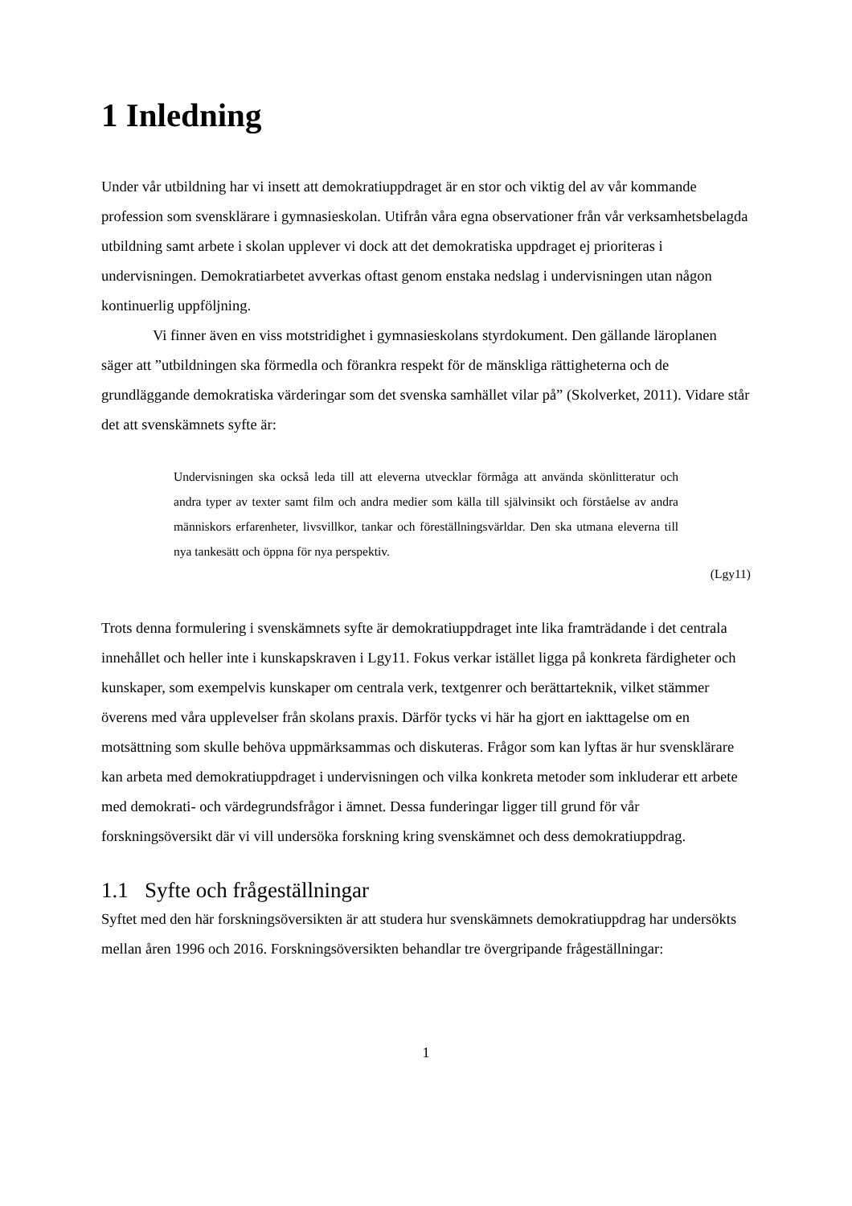1 Inledning
Under vår utbildning har vi insett att demokratiuppdraget är en stor och viktig del av vår kommande profession som svensklärare i gymnasieskolan. Utifrån våra egna observationer från vår verksamhetsbelagda utbildning samt arbete i skolan upplever vi dock att det demokratiska uppdraget ej prioriteras i undervisningen. Demokratiarbetet avverkas oftast genom enstaka nedslag i undervisningen utan någon kontinuerlig uppföljning.
Vi finner även en viss motstridighet i gymnasieskolans styrdokument. Den gällande läroplanen säger att ”utbildningen ska förmedla och förankra respekt för de mänskliga rättigheterna och de grundläggande demokratiska värderingar som det svenska samhället vilar på” (Skolverket, 2011). Vidare står det att svenskämnets syfte är:
Undervisningen ska också leda till att eleverna utvecklar förmåga att använda skönlitteratur och andra typer av texter samt film och andra medier som källa till självinsikt och förståelse av andra människors erfarenheter, livsvillkor, tankar och föreställningsvärldar. Den ska utmana eleverna till nya tankesätt och öppna för nya perspektiv.
(Lgy11)
Trots denna formulering i svenskämnets syfte är demokratiuppdraget inte lika framträdande i det centrala innehållet och heller inte i kunskapskraven i Lgy11. Fokus verkar istället ligga på konkreta färdigheter och kunskaper, som exempelvis kunskaper om centrala verk, textgenrer och berättarteknik, vilket stämmer överens med våra upplevelser från skolans praxis. Därför tycks vi här ha gjort en iakttagelse om en motsättning som skulle behöva uppmärksammas och diskuteras. Frågor som kan lyftas är hur svensklärare kan arbeta med demokratiuppdraget i undervisningen och vilka konkreta metoder som inkluderar ett arbete med demokrati- och värdegrundsfrågor i ämnet. Dessa funderingar ligger till grund för vår forskningsöversikt där vi vill undersöka forskning kring svenskämnet och dess demokratiuppdrag.
1.1 Syfte och frågeställningar
Syftet med den här forskningsöversikten är att studera hur svenskämnets demokratiuppdrag har undersökts mellan åren 1996 och 2016. Forskningsöversikten behandlar tre övergripande frågeställningar:
1